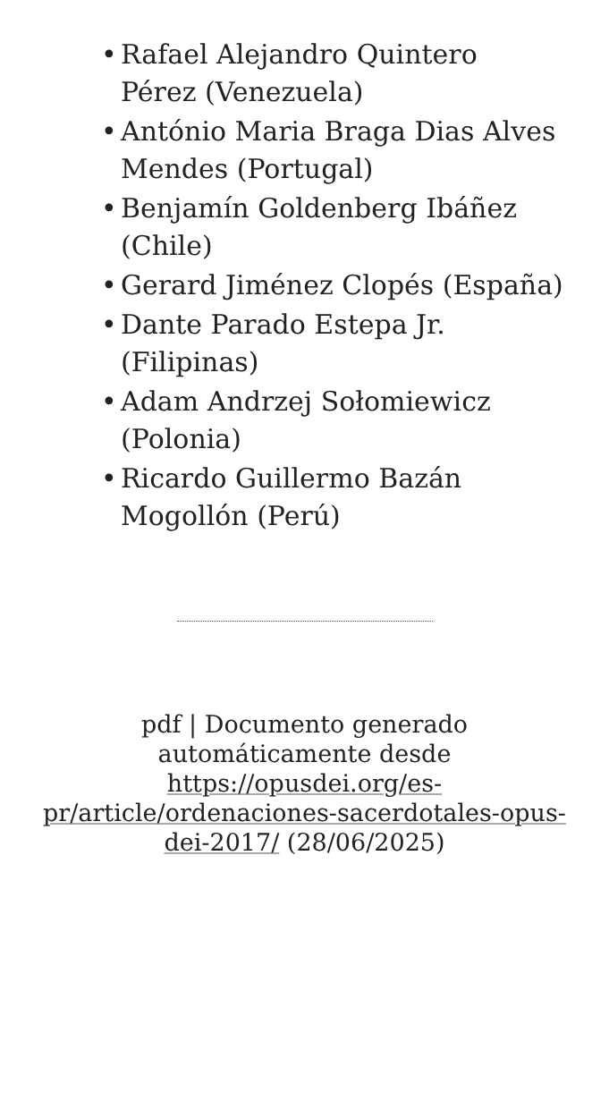• Rafael Alejandro Quintero
Pérez (Venezuela)
• António Maria Braga Dias Alves
Mendes (Portugal)
• Benjamín Goldenberg Ibáñez
(Chile)
• Gerard Jiménez Clopés (España)
• Dante Parado Estepa Jr.
(Filipinas)
• Adam Andrzej Sołomiewicz
(Polonia)
• Ricardo Guillermo Bazán
Mogollón (Perú)
pdf | Documento generado automáticamente desde https://opusdei.org/es-pr/article/ordenaciones-sacerdotales-opus-dei-2017/ (28/06/2025)